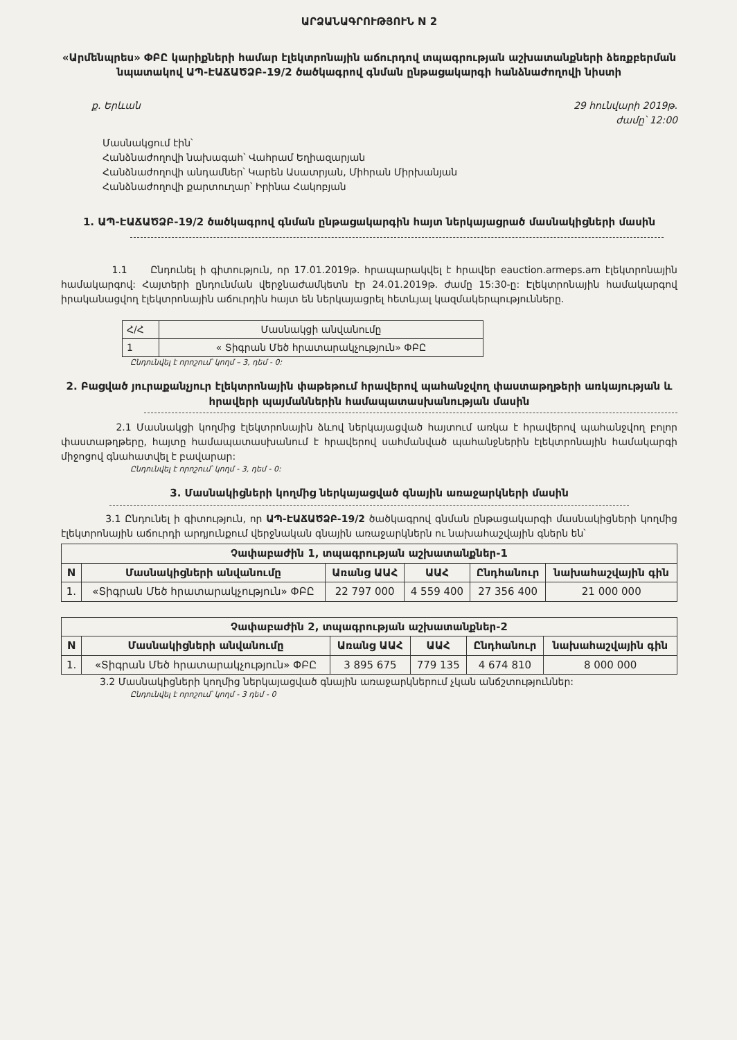ԱՐՁԱՆԱԳՐՈՒԹՅՈՒՆ N 2
«Արմենպրես» ՓԲԸ կարիքների համար էլեկտրոնային աճուրդով տպագրության աշխատանքների ձեռքբերման նպատակով ԱՊ-ԷԱՃԱԾՁԲ-19/2 ծածկագրով գնման ընթացակարգի հանձնաժողովի նիստի
ք. Երևան 29 հունվարի 2019թ.
ժամը՝ 12:00
Մասնակցում էին՝
Հանձնաժողովի նախագահ՝ Վահրամ Եղիազարյան
Հանձնաժողովի անդամներ՝ Կարեն Ասատրյան, Միհրան Միրխանյան
Հանձնաժողովի քարտուղար՝ Իրինա Հակոբյան
1. ԱՊ-ԷԱՃԱԾՁԲ-19/2 ծածկագրով գնման ընթացակարգին հայտ ներկայացրած մասնակիցների մասին
1.1 Ընդունել ի գիտություն, որ 17.01.2019թ. հրապարակվել է հրավեր eauction.armeps.am էլեկտրոնային համակարգով: Հայտերի ընդունման վերջնաժամկետն էր 24.01.2019թ. ժամը 15:30-ը: Էլեկտրոնային համակարգով իրականացվող էլեկտրոնային աճուրդին հայտ են ներկայացրել հետևյալ կազմակերպությունները.
| Հ/Հ | Մասնակցի անվանումը |
| 1 | « Տիգրան Մեծ հրատարակչություն» ՓԲԸ |
Ընդունվել է որոշում՝ կողմ – 3, դեմ - 0:
2. Բացված յուրաքանչյուր էլեկտրոնային փաթեթում հրավերով պահանջվող փաստաթղթերի առկայության և հրավերի պայմաններին համապատասխանության մասին
2.1 Մասնակցի կողմից էլեկտրոնային ձևով ներկայացված հայտում առկա է հրավերով պահանջվող բոլոր փաստաթղթերը, հայտը համապատասխանում է հրավերով սահմանված պահանջներին էլեկտրոնային համակարգի միջոցով գնահատվել է բավարար:
Ընդունվել է որոշում՝ կողմ - 3, դեմ - 0:
3. Մասնակիցների կողմից ներկայացված գնային առաջարկների մասին
3.1 Ընդունել ի գիտություն, որ ԱՊ-ԷԱՃԱԾՁԲ-19/2 ծածկագրով գնման ընթացակարգի մասնակիցների կողմից էլեկտրոնային աճուրդի արդյունքում վերջնական գնային առաջարկներն ու նախահաշվային գներն են՝
| Չափաբաժին 1, տպագրության աշխատանքներ-1 | | | | | |
| --- | --- | --- | --- | --- | --- |
| N | Մասնակիցների անվանումը | Առանց ԱԱՀ | ԱԱՀ | Ընդհանուր | նախահաշվային գին |
| 1. | «Տիգրան Մեծ հրատարակչություն» ՓԲԸ | 22 797 000 | 4 559 400 | 27 356 400 | 21 000 000 |
| Չափաբաժին 2, տպագրության աշխատանքներ-2 | | | | | |
| --- | --- | --- | --- | --- | --- |
| N | Մասնակիցների անվանումը | Առանց ԱԱՀ | ԱԱՀ | Ընդհանուր | նախահաշվային գին |
| 1. | «Տիգրան Մեծ հրատարակչություն» ՓԲԸ | 3 895 675 | 779 135 | 4 674 810 | 8 000 000 |
3.2 Մասնակիցների կողմից ներկայացված գնային առաջարկներում չկան անճշտություններ:
Ընդունվել է որոշում՝ կողմ - 3 դեմ - 0